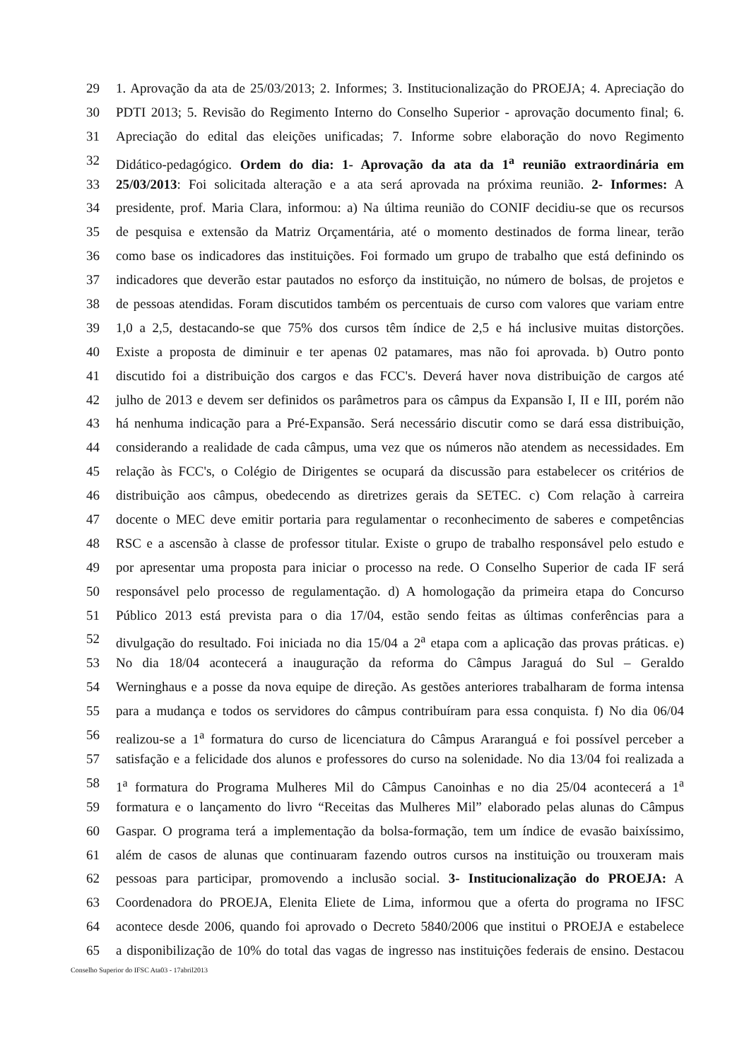29 1. Aprovação da ata de 25/03/2013; 2. Informes; 3. Institucionalização do PROEJA; 4. Apreciação do
30 PDTI 2013; 5. Revisão do Regimento Interno do Conselho Superior - aprovação documento final; 6.
31 Apreciação do edital das eleições unificadas; 7. Informe sobre elaboração do novo Regimento
32 Didático-pedagógico. Ordem do dia: 1- Aprovação da ata da 1<sup>a</sup> reunião extraordinária em
33 25/03/2013: Foi solicitada alteração e a ata será aprovada na próxima reunião. 2- Informes: A
34 presidente, prof. Maria Clara, informou: a) Na última reunião do CONIF decidiu-se que os recursos
35 de pesquisa e extensão da Matriz Orçamentária, até o momento destinados de forma linear, terão
36 como base os indicadores das instituições. Foi formado um grupo de trabalho que está definindo os
37 indicadores que deverão estar pautados no esforço da instituição, no número de bolsas, de projetos e
38 de pessoas atendidas. Foram discutidos também os percentuais de curso com valores que variam entre
39 1,0 a 2,5, destacando-se que 75% dos cursos têm índice de 2,5 e há inclusive muitas distorções.
40 Existe a proposta de diminuir e ter apenas 02 patamares, mas não foi aprovada. b) Outro ponto
41 discutido foi a distribuição dos cargos e das FCC's. Deverá haver nova distribuição de cargos até
42 julho de 2013 e devem ser definidos os parâmetros para os câmpus da Expansão I, II e III, porém não
43 há nenhuma indicação para a Pré-Expansão. Será necessário discutir como se dará essa distribuição,
44 considerando a realidade de cada câmpus, uma vez que os números não atendem as necessidades. Em
45 relação às FCC's, o Colégio de Dirigentes se ocupará da discussão para estabelecer os critérios de
46 distribuição aos câmpus, obedecendo as diretrizes gerais da SETEC. c) Com relação à carreira
47 docente o MEC deve emitir portaria para regulamentar o reconhecimento de saberes e competências
48 RSC e a ascensão à classe de professor titular. Existe o grupo de trabalho responsável pelo estudo e
49 por apresentar uma proposta para iniciar o processo na rede. O Conselho Superior de cada IF será
50 responsável pelo processo de regulamentação. d) A homologação da primeira etapa do Concurso
51 Público 2013 está prevista para o dia 17/04, estão sendo feitas as últimas conferências para a
52 divulgação do resultado. Foi iniciada no dia 15/04 a 2<sup>a</sup> etapa com a aplicação das provas práticas. e)
53 No dia 18/04 acontecerá a inauguração da reforma do Câmpus Jaraguá do Sul – Geraldo
54 Werninghaus e a posse da nova equipe de direção. As gestões anteriores trabalharam de forma intensa
55 para a mudança e todos os servidores do câmpus contribuíram para essa conquista. f) No dia 06/04
56 realizou-se a 1<sup>a</sup> formatura do curso de licenciatura do Câmpus Araranguá e foi possível perceber a
57 satisfação e a felicidade dos alunos e professores do curso na solenidade. No dia 13/04 foi realizada a
58 1<sup>a</sup> formatura do Programa Mulheres Mil do Câmpus Canoinhas e no dia 25/04 acontecerá a 1<sup>a</sup>
59 formatura e o lançamento do livro “Receitas das Mulheres Mil” elaborado pelas alunas do Câmpus
60 Gaspar. O programa terá a implementação da bolsa-formação, tem um índice de evasão baixíssimo,
61 além de casos de alunas que continuaram fazendo outros cursos na instituição ou trouxeram mais
62 pessoas para participar, promovendo a inclusão social. 3- Institucionalização do PROEJA: A
63 Coordenadora do PROEJA, Elenita Eliete de Lima, informou que a oferta do programa no IFSC
64 acontece desde 2006, quando foi aprovado o Decreto 5840/2006 que institui o PROEJA e estabelece
65 a disponibilização de 10% do total das vagas de ingresso nas instituições federais de ensino. Destacou
Conselho Superior do IFSC Ata03 - 17abril2013